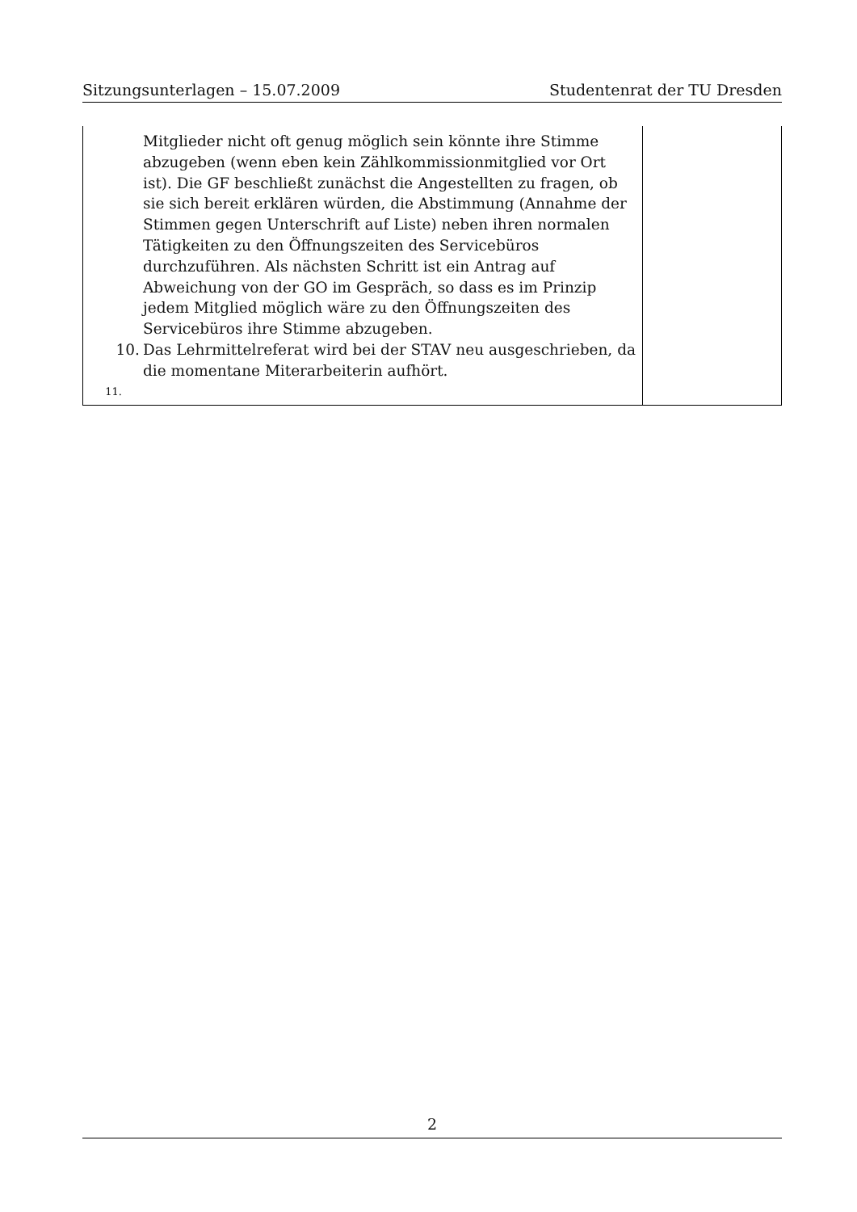Sitzungsunterlagen – 15.07.2009 Studentenrat der TU Dresden
| Mitglieder nicht oft genug möglich sein könnte ihre Stimme abzugeben (wenn eben kein Zählkommissionmitglied vor Ort ist). Die GF beschließt zunächst die Angestellten zu fragen, ob sie sich bereit erklären würden, die Abstimmung (Annahme der Stimmen gegen Unterschrift auf Liste) neben ihren normalen Tätigkeiten zu den Öffnungszeiten des Servicebüros durchzuführen. Als nächsten Schritt ist ein Antrag auf Abweichung von der GO im Gespräch, so dass es im Prinzip jedem Mitglied möglich wäre zu den Öffnungszeiten des Servicebüros ihre Stimme abzugeben. 10. Das Lehrmittelreferat wird bei der STAV neu ausgeschrieben, da die momentane Miterarbeiterin aufhört. 11. | |
2